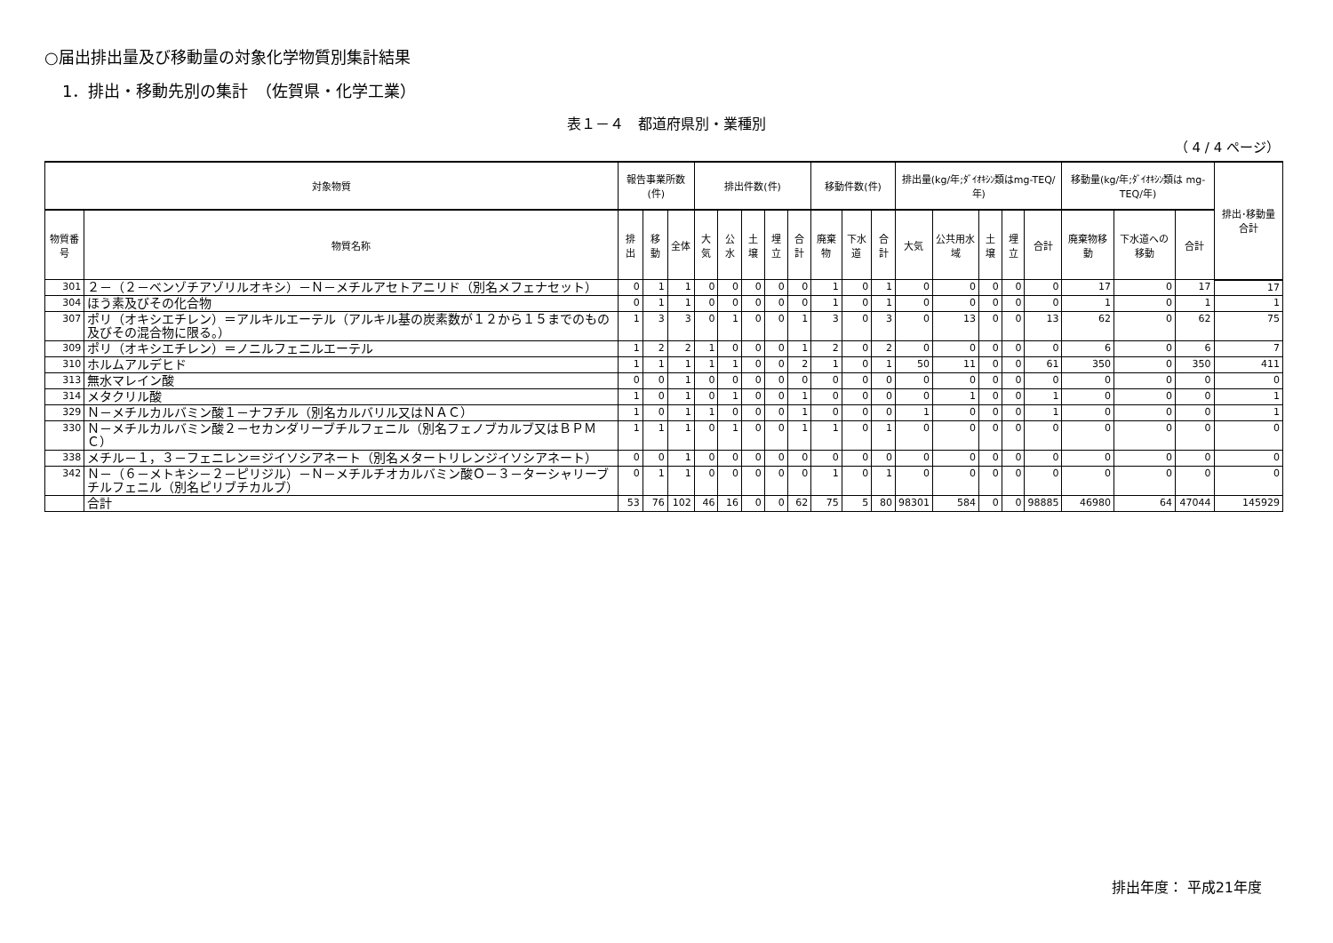○届出排出量及び移動量の対象化学物質別集計結果
1．排出・移動先別の集計　（佐賀県・化学工業）
表１－４　都道府県別・業種別
（ 4 / 4 ページ）
| 対象物質 | | 報告事業所数(件) | | | 排出件数(件) | | | | | 移動件数(件) | | | 排出量(kg/年;ﾀﾞｲｵｷｼﾝ類はmg-TEQ/年) | | | | | 移動量(kg/年;ﾀﾞｲｵｷｼﾝ類は mg-TEQ/年) | | | 排出･移動量合計 |
| --- | --- | --- | --- | --- | --- | --- | --- | --- | --- | --- | --- | --- | --- | --- | --- | --- | --- | --- | --- | --- | --- |
| 物質番号 | 物質名称 | 排出 | 移動 | 全体 | 大気 | 公水 | 土壌 | 埋立 | 合計 | 廃棄物 | 下水道 | 合計 | 大気 | 公共用水域 | 土壌 | 埋立 | 合計 | 廃棄物移動 | 下水道への移動 | 合計 | |
| 301 | ２－（２－ベンゾチアゾリルオキシ）－Ｎ－メチルアセトアニリド（別名メフェナセット） | 0 | 1 | 1 | 0 | 0 | 0 | 0 | 0 | 1 | 0 | 1 | 0 | 0 | 0 | 0 | 0 | 17 | 0 | 17 | 17 |
| 304 | ほう素及びその化合物 | 0 | 1 | 1 | 0 | 0 | 0 | 0 | 0 | 1 | 0 | 1 | 0 | 0 | 0 | 0 | 0 | 1 | 0 | 1 | 1 |
| 307 | ポリ（オキシエチレン）＝アルキルエーテル（アルキル基の炭素数が１２から１５までのもの及びその混合物に限る。） | 1 | 3 | 3 | 0 | 1 | 0 | 0 | 1 | 3 | 0 | 3 | 0 | 13 | 0 | 0 | 13 | 62 | 0 | 62 | 75 |
| 309 | ポリ（オキシエチレン）＝ノニルフェニルエーテル | 1 | 2 | 2 | 1 | 0 | 0 | 0 | 1 | 2 | 0 | 2 | 0 | 0 | 0 | 0 | 0 | 6 | 0 | 6 | 7 |
| 310 | ホルムアルデヒド | 1 | 1 | 1 | 1 | 1 | 0 | 0 | 2 | 1 | 0 | 1 | 50 | 11 | 0 | 0 | 61 | 350 | 0 | 350 | 411 |
| 313 | 無水マレイン酸 | 0 | 0 | 1 | 0 | 0 | 0 | 0 | 0 | 0 | 0 | 0 | 0 | 0 | 0 | 0 | 0 | 0 | 0 | 0 | 0 |
| 314 | メタクリル酸 | 1 | 0 | 1 | 0 | 1 | 0 | 0 | 1 | 0 | 0 | 0 | 0 | 1 | 0 | 0 | 1 | 0 | 0 | 0 | 1 |
| 329 | Ｎ－メチルカルバミン酸１－ナフチル（別名カルバリル又はＮＡＣ） | 1 | 0 | 1 | 1 | 0 | 0 | 0 | 1 | 0 | 0 | 0 | 1 | 0 | 0 | 0 | 1 | 0 | 0 | 0 | 1 |
| 330 | Ｎ－メチルカルバミン酸２－セカンダリーブチルフェニル（別名フェノブカルブ又はＢＰＭＣ） | 1 | 1 | 1 | 0 | 1 | 0 | 0 | 1 | 1 | 0 | 1 | 0 | 0 | 0 | 0 | 0 | 0 | 0 | 0 | 0 |
| 338 | メチル－１，３－フェニレン＝ジイソシアネート（別名メタートリレンジイソシアネート） | 0 | 0 | 1 | 0 | 0 | 0 | 0 | 0 | 0 | 0 | 0 | 0 | 0 | 0 | 0 | 0 | 0 | 0 | 0 | 0 |
| 342 | Ｎ－（６－メトキシ－２－ピリジル）－Ｎ－メチルチオカルバミン酸Ｏ－３－ターシャリーブチルフェニル（別名ピリブチカルブ） | 0 | 1 | 1 | 0 | 0 | 0 | 0 | 0 | 1 | 0 | 1 | 0 | 0 | 0 | 0 | 0 | 0 | 0 | 0 | 0 |
| | 合計 | 53 | 76 | 102 | 46 | 16 | 0 | 0 | 62 | 75 | 5 | 80 | 98301 | 584 | 0 | 0 | 98885 | 46980 | 64 | 47044 | 145929 |
排出年度： 平成21年度